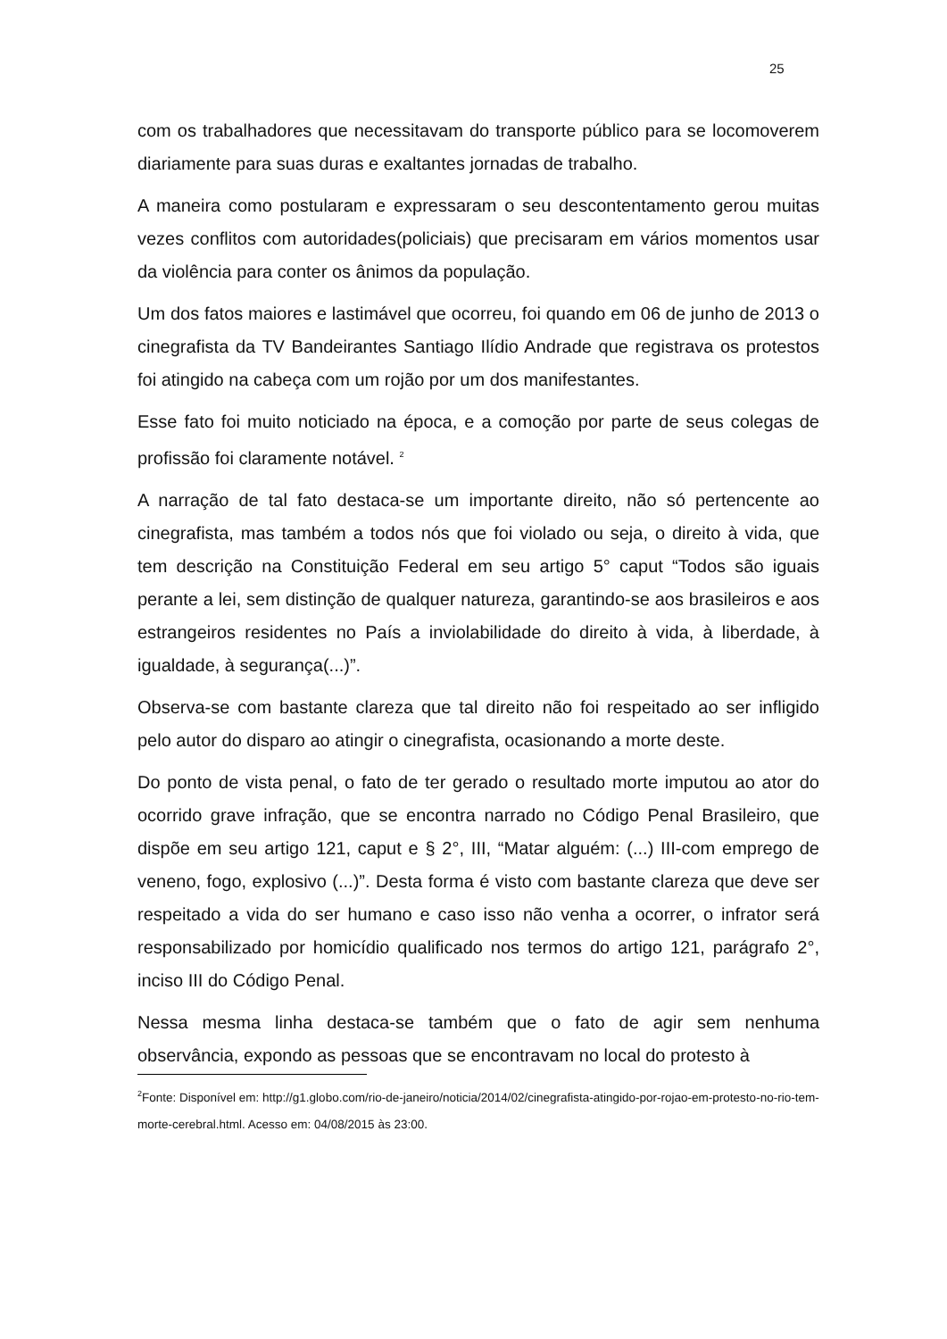25
com os trabalhadores que necessitavam do transporte público para se locomoverem diariamente para suas duras e exaltantes jornadas de trabalho.
A maneira como postularam e expressaram o seu descontentamento gerou muitas vezes conflitos com autoridades(policiais) que precisaram em vários momentos usar da violência para conter os ânimos da população.
Um dos fatos maiores e lastimável que ocorreu, foi quando em 06 de junho de 2013 o cinegrafista da TV Bandeirantes Santiago Ilídio Andrade que registrava os protestos foi atingido na cabeça com um rojão por um dos manifestantes.
Esse fato foi muito noticiado na época, e a comoção por parte de seus colegas de profissão foi claramente notável. <sup>2</sup>
A narração de tal fato destaca-se um importante direito, não só pertencente ao cinegrafista, mas também a todos nós que foi violado ou seja, o direito à vida, que tem descrição na Constituição Federal em seu artigo 5° caput “Todos são iguais perante a lei, sem distinção de qualquer natureza, garantindo-se aos brasileiros e aos estrangeiros residentes no País a inviolabilidade do direito à vida, à liberdade, à igualdade, à segurança(...)”.
Observa-se com bastante clareza que tal direito não foi respeitado ao ser infligido pelo autor do disparo ao atingir o cinegrafista, ocasionando a morte deste.
Do ponto de vista penal, o fato de ter gerado o resultado morte imputou ao ator do ocorrido grave infração, que se encontra narrado no Código Penal Brasileiro, que dispõe em seu artigo 121, caput e § 2°, III, “Matar alguém: (...) III-com emprego de veneno, fogo, explosivo (...)”. Desta forma é visto com bastante clareza que deve ser respeitado a vida do ser humano e caso isso não venha a ocorrer, o infrator será responsabilizado por homicídio qualificado nos termos do artigo 121, parágrafo 2°, inciso III do Código Penal.
Nessa mesma linha destaca-se também que o fato de agir sem nenhuma observância, expondo as pessoas que se encontravam no local do protesto à
<sup>2</sup> Fonte: Disponível em: http://g1.globo.com/rio-de-janeiro/noticia/2014/02/cinegrafista-atingido-por-rojao-em-protesto-no-rio-tem-morte-cerebral.html. Acesso em: 04/08/2015 às 23:00.